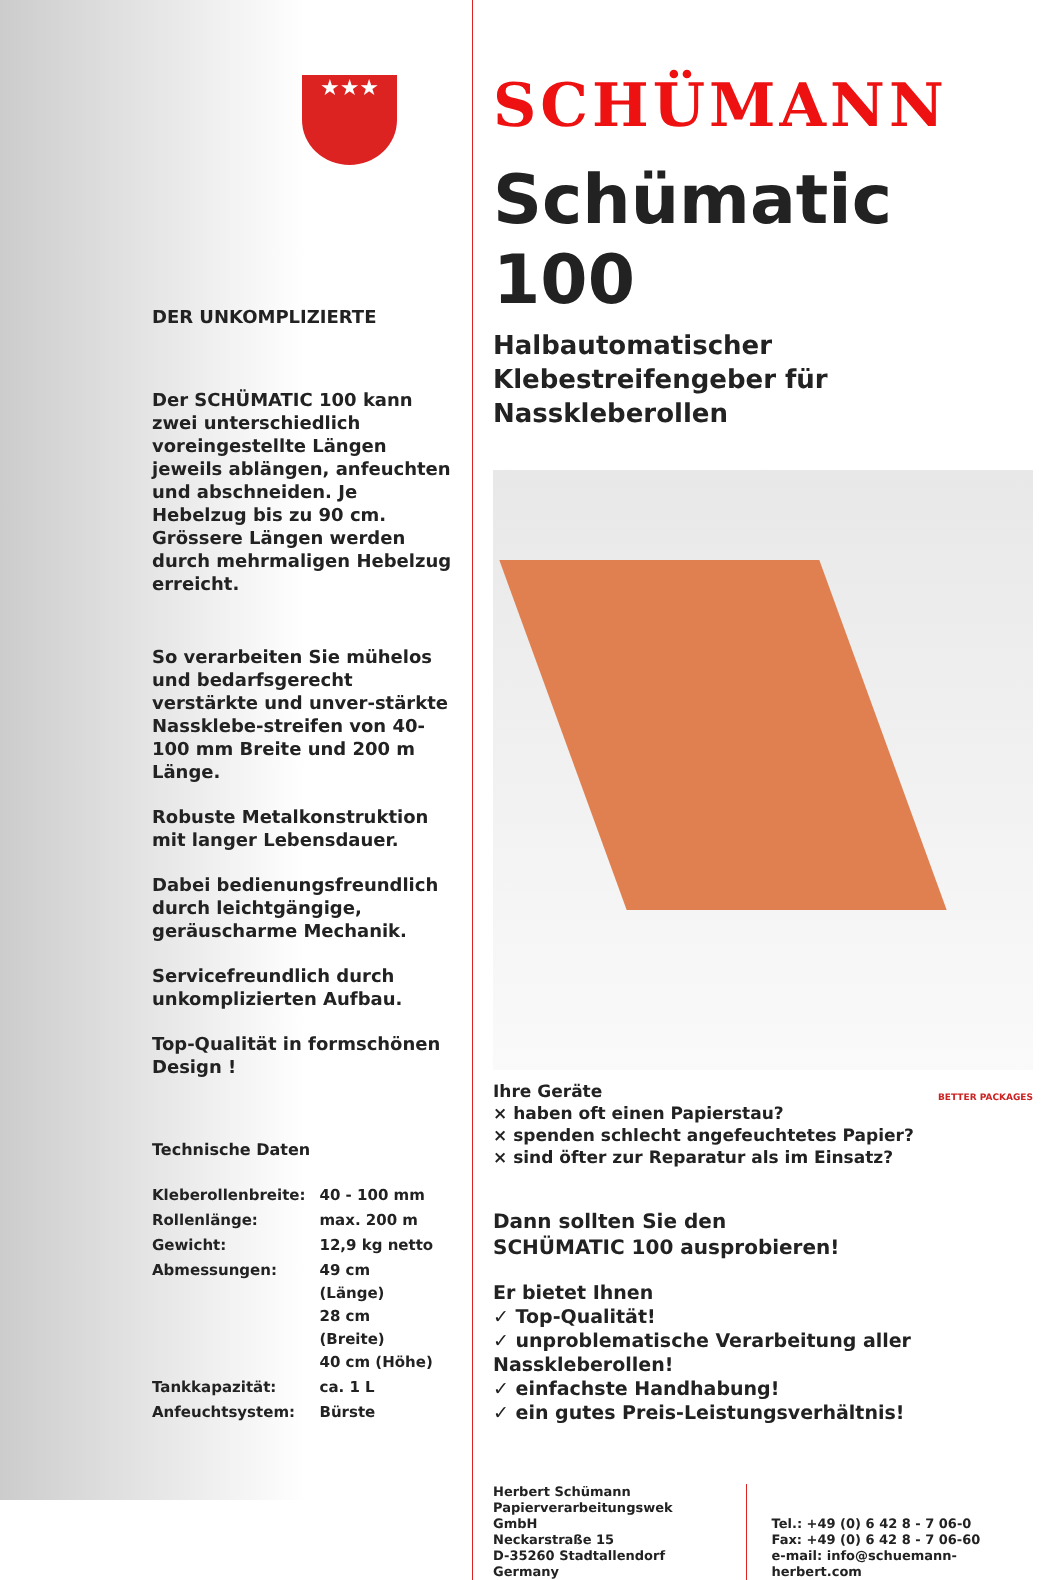★★★
DER UNKOMPLIZIERTE
Der SCHÜMATIC 100 kann zwei unterschiedlich voreingestellte Längen jeweils ablängen, anfeuchten und abschneiden. Je Hebelzug bis zu 90 cm. Grössere Längen werden durch mehrmaligen Hebelzug erreicht.
So verarbeiten Sie mühelos und bedarfsgerecht verstärkte und unver-stärkte Nassklebe-streifen von 40-100 mm Breite und 200 m Länge.
Robuste Metalkonstruktion mit langer Lebensdauer.
Dabei bedienungsfreundlich durch leichtgängige, geräuscharme Mechanik.
Servicefreundlich durch unkomplizierten Aufbau.
Top-Qualität in formschönen Design !
Technische Daten
| Kleberollenbreite: | 40 - 100 mm |
| Rollenlänge: | max. 200 m |
| Gewicht: | 12,9 kg netto |
| Abmessungen: | 49 cm (Länge) 28 cm (Breite) 40 cm (Höhe) |
| Tankkapazität: | ca. 1 L |
| Anfeuchtsystem: | Bürste |
SCHÜMANN
Schümatic 100
Halbautomatischer Klebestreifengeber für Nasskleberollen
Ihre Geräte
× haben oft einen Papierstau?
× spenden schlecht angefeuchtetes Papier?
× sind öfter zur Reparatur als im Einsatz? BETTER PACKAGES
Dann sollten Sie den
SCHÜMATIC 100 ausprobieren!
Er bietet Ihnen
✓ Top-Qualität!
✓ unproblematische Verarbeitung aller Nasskleberollen!
✓ einfachste Handhabung!
✓ ein gutes Preis-Leistungsverhältnis!
Herbert Schümann
Papierverarbeitungswek GmbH
Neckarstraße 15
D-35260 Stadtallendorf
Germany
Tel.: +49 (0) 6 42 8 - 7 06-0
Fax: +49 (0) 6 42 8 - 7 06-60
e-mail: info@schuemann-herbert.com